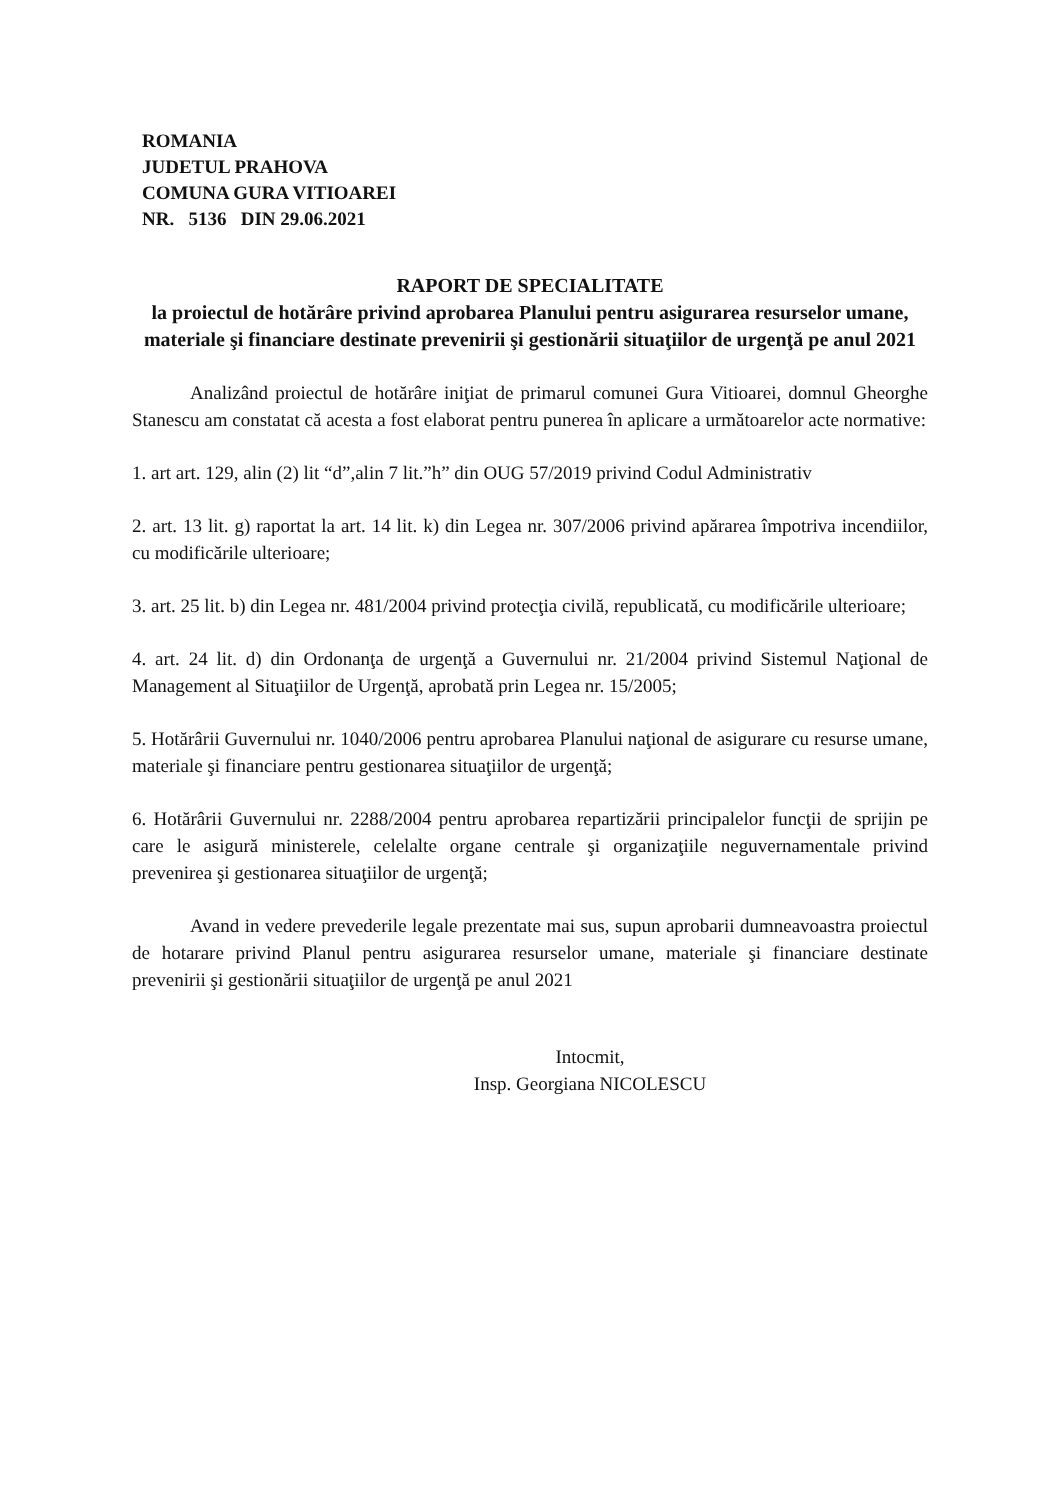ROMANIA
JUDETUL PRAHOVA
COMUNA GURA VITIOAREI
NR. 5136 DIN 29.06.2021
RAPORT DE SPECIALITATE
la proiectul de hotărâre privind aprobarea Planului pentru asigurarea resurselor umane, materiale şi financiare destinate prevenirii şi gestionării situaţiilor de urgenţă pe anul 2021
Analizând proiectul de hotărâre iniţiat de primarul comunei Gura Vitioarei, domnul Gheorghe Stanescu am constatat că acesta a fost elaborat pentru punerea în aplicare a următoarelor acte normative:
1. art art. 129, alin (2) lit “d”,alin 7 lit.”h” din OUG 57/2019 privind Codul Administrativ
2. art. 13 lit. g) raportat la art. 14 lit. k) din Legea nr. 307/2006 privind apărarea împotriva incendiilor, cu modificările ulterioare;
3. art. 25 lit. b) din Legea nr. 481/2004 privind protecţia civilă, republicată, cu modificările ulterioare;
4. art. 24 lit. d) din Ordonanţa de urgenţă a Guvernului nr. 21/2004 privind Sistemul Naţional de Management al Situaţiilor de Urgenţă, aprobată prin Legea nr. 15/2005;
5. Hotărârii Guvernului nr. 1040/2006 pentru aprobarea Planului naţional de asigurare cu resurse umane, materiale şi financiare pentru gestionarea situaţiilor de urgenţă;
6. Hotărârii Guvernului nr. 2288/2004 pentru aprobarea repartizării principalelor funcţii de sprijin pe care le asigură ministerele, celelalte organe centrale şi organizaţiile neguvernamentale privind prevenirea şi gestionarea situaţiilor de urgenţă;
Avand in vedere prevederile legale prezentate mai sus, supun aprobarii dumneavoastra proiectul de hotarare privind Planul pentru asigurarea resurselor umane, materiale şi financiare destinate prevenirii şi gestionării situaţiilor de urgenţă pe anul 2021
Intocmit,
Insp. Georgiana NICOLESCU